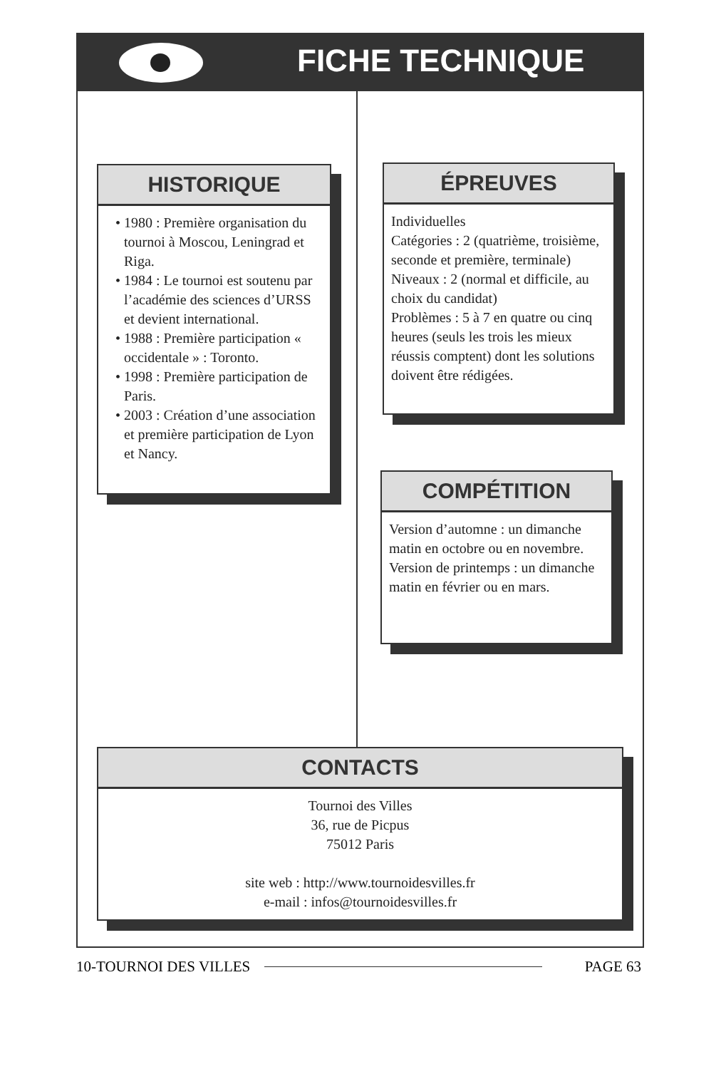FICHE TECHNIQUE
HISTORIQUE
• 1980 : Première organisation du tournoi à Moscou, Leningrad et Riga.
• 1984 : Le tournoi est soutenu par l’académie des sciences d’URSS et devient international.
• 1988 : Première participation « occidentale » : Toronto.
• 1998 : Première participation de Paris.
• 2003 : Création d’une association et première participation de Lyon et Nancy.
ÉPREUVES
Individuelles
Catégories : 2 (quatrième, troisième, seconde et première, terminale)
Niveaux : 2 (normal et difficile, au choix du candidat)
Problèmes : 5 à 7 en quatre ou cinq heures (seuls les trois les mieux réussis comptent) dont les solutions doivent être rédigées.
COMPÉTITION
Version d’automne : un dimanche matin en octobre ou en novembre.
Version de printemps : un dimanche matin en février ou en mars.
CONTACTS
Tournoi des Villes
36, rue de Picpus
75012 Paris
site web : http://www.tournoidesvilles.fr
e-mail : infos@tournoidesvilles.fr
10-TOURNOI DES VILLES PAGE 63